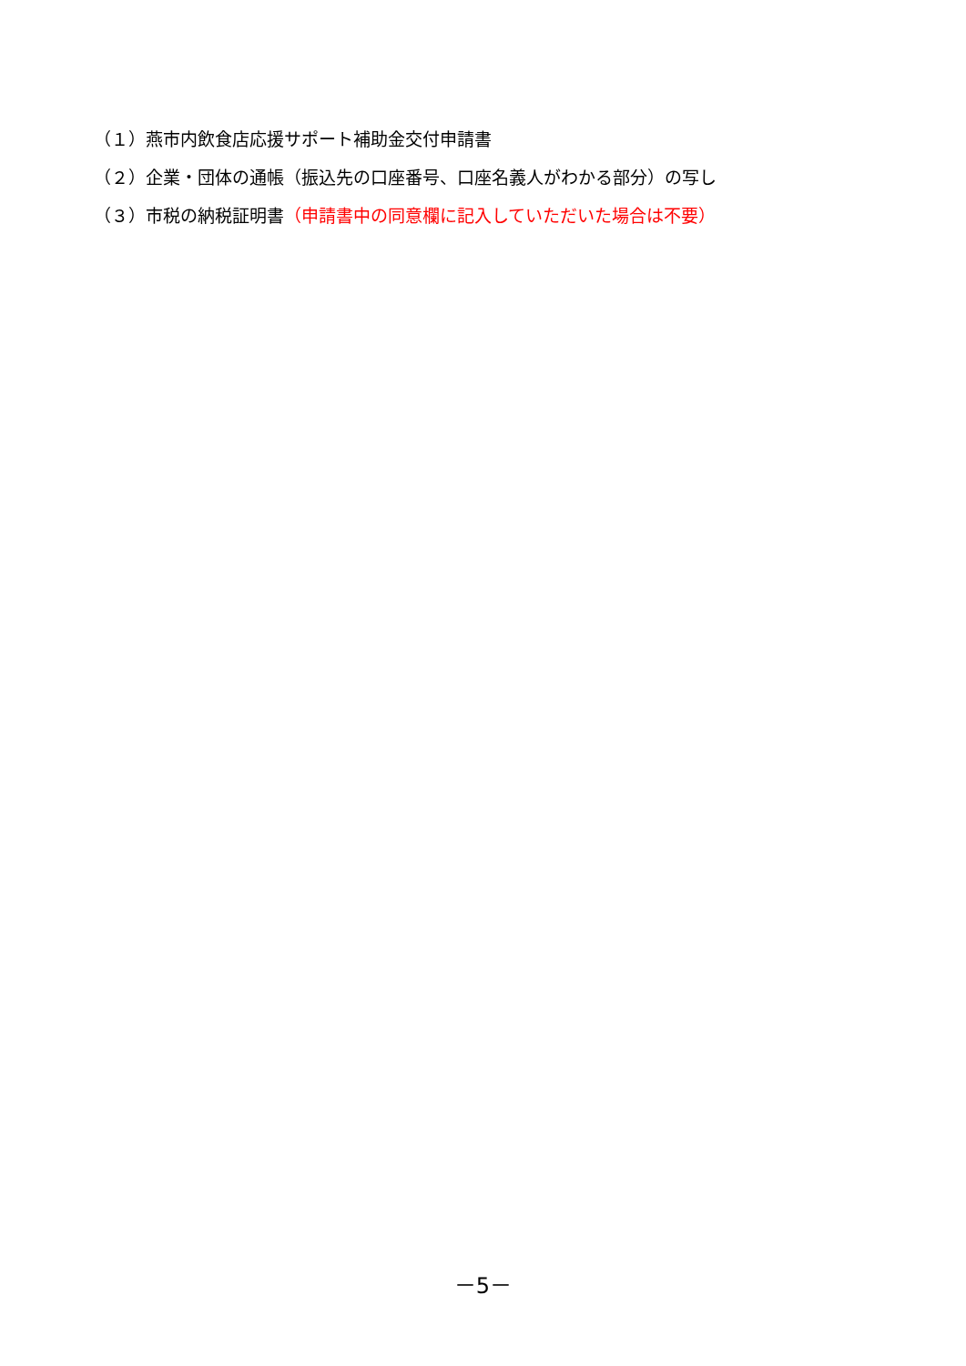（１）燕市内飲食店応援サポート補助金交付申請書
（２）企業・団体の通帳（振込先の口座番号、口座名義人がわかる部分）の写し
（３）市税の納税証明書（申請書中の同意欄に記入していただいた場合は不要）
－5－